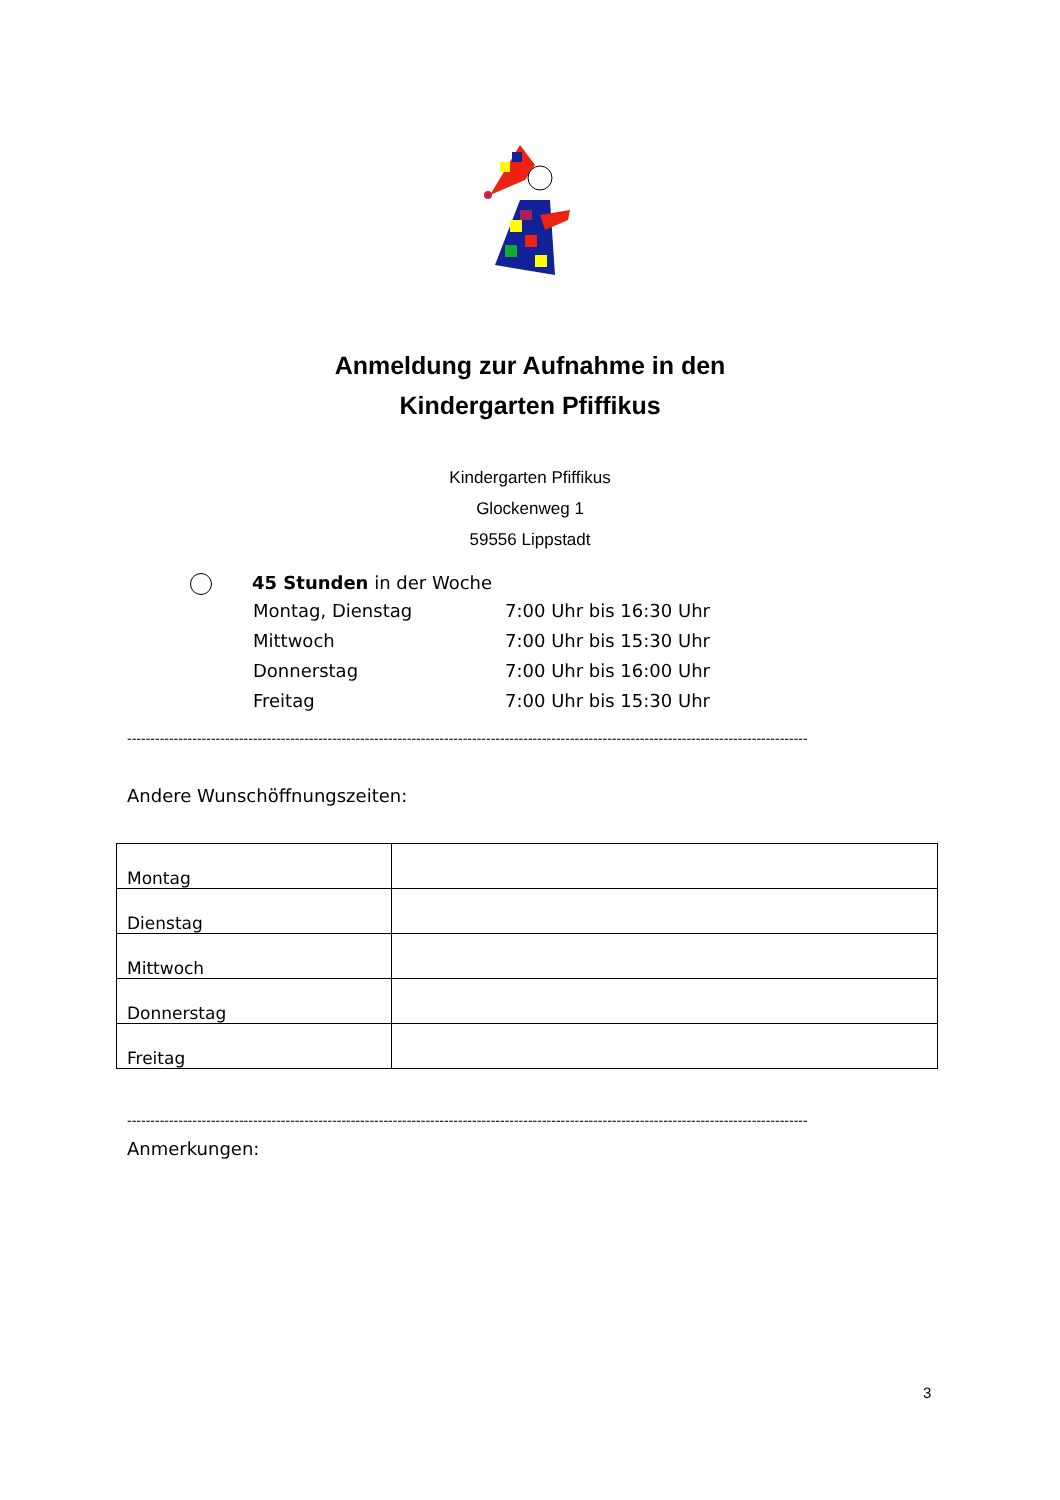Anmeldung zur Aufnahme in den
Kindergarten Pfiffikus
Kindergarten Pfiffikus
Glockenweg 1
59556 Lippstadt
45 Stunden in der Woche
| Montag, Dienstag | 7:00 Uhr bis 16:30 Uhr |
| Mittwoch | 7:00 Uhr bis 15:30 Uhr |
| Donnerstag | 7:00 Uhr bis 16:00 Uhr |
| Freitag | 7:00 Uhr bis 15:30 Uhr |
--------------------------------------------------------------------------------------------------------------------------------------------------
Andere Wunschöffnungszeiten:
| Montag | |
| Dienstag | |
| Mittwoch | |
| Donnerstag | |
| Freitag | |
--------------------------------------------------------------------------------------------------------------------------------------------------
Anmerkungen:
3